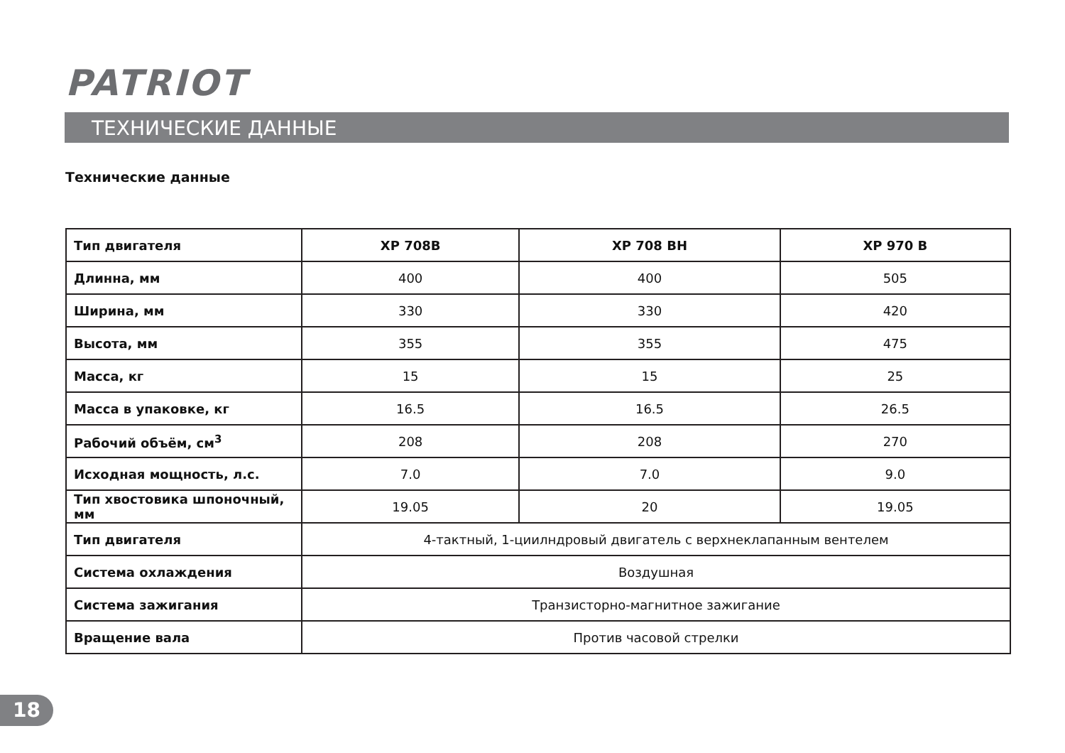PATRIOT
ТЕХНИЧЕСКИЕ ДАННЫЕ
Технические данные
| Тип двигателя | XP 708B | XP 708 BH | XP 970 B |
| --- | --- | --- | --- |
| Длинна, мм | 400 | 400 | 505 |
| Ширина, мм | 330 | 330 | 420 |
| Высота, мм | 355 | 355 | 475 |
| Масса, кг | 15 | 15 | 25 |
| Масса в упаковке, кг | 16.5 | 16.5 | 26.5 |
| Рабочий объём, см<sup>3</sup> | 208 | 208 | 270 |
| Исходная мощность, л.с. | 7.0 | 7.0 | 9.0 |
| Тип хвостовика шпоночный, мм | 19.05 | 20 | 19.05 |
| Тип двигателя | 4-тактный, 1-циилндровый двигатель с верхнеклапанным вентелем | | |
| Система охлаждения | Воздушная | | |
| Система зажигания | Транзисторно-магнитное зажигание | | |
| Вращение вала | Против часовой стрелки | | |
18